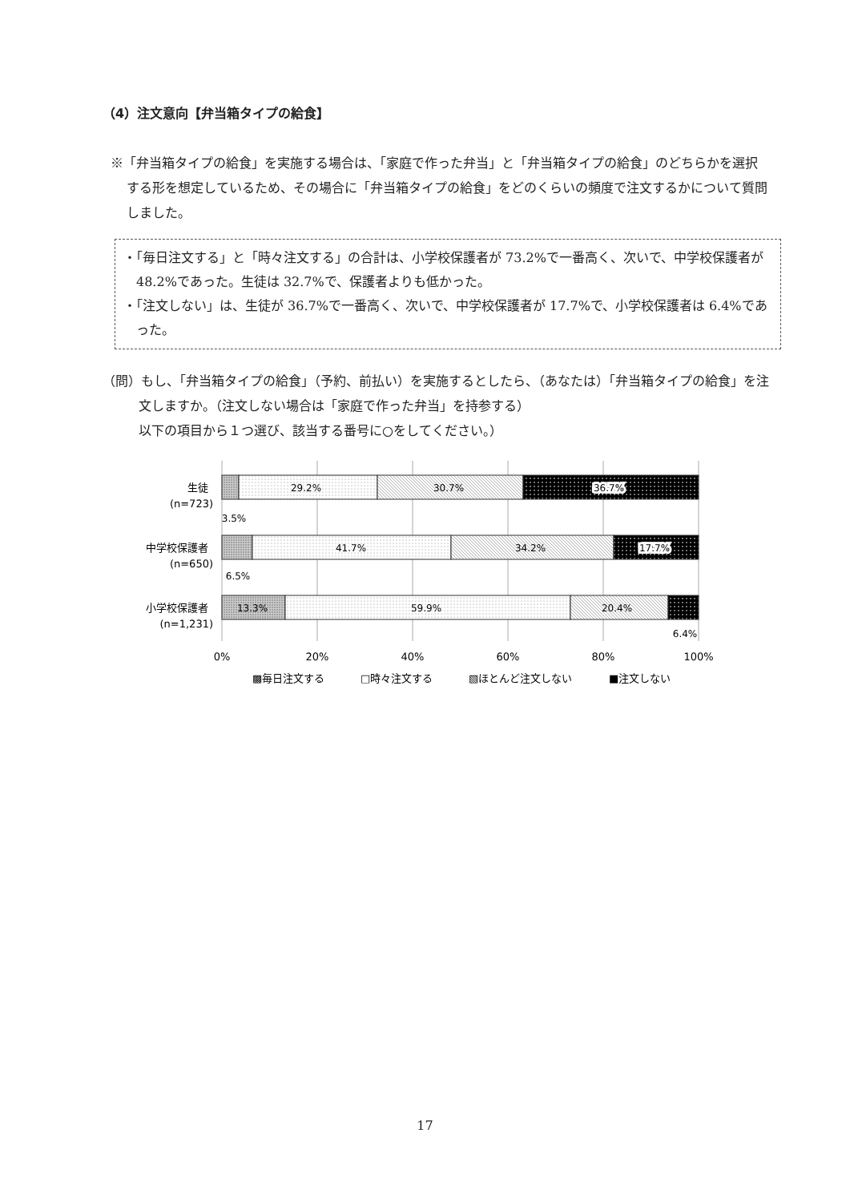（4）注文意向【弁当箱タイプの給食】
※「弁当箱タイプの給食」を実施する場合は、「家庭で作った弁当」と「弁当箱タイプの給食」のどちらかを選択する形を想定しているため、その場合に「弁当箱タイプの給食」をどのくらいの頻度で注文するかについて質問しました。
・「毎日注文する」と「時々注文する」の合計は、小学校保護者が 73.2%で一番高く、次いで、中学校保護者が 48.2%であった。生徒は 32.7%で、保護者よりも低かった。
・「注文しない」は、生徒が 36.7%で一番高く、次いで、中学校保護者が 17.7%で、小学校保護者は 6.4%であった。
（問）もし、「弁当箱タイプの給食」（予約、前払い）を実施するとしたら、（あなたは）「弁当箱タイプの給食」を注文しますか。（注文しない場合は「家庭で作った弁当」を持参する）
以下の項目から１つ選び、該当する番号に○をしてください。）
29.2%
30.7%
36.7%
41.7%
34.2%
17.7%
13.3%
59.9%
20.4%
3.5%
6.5%
6.4%
生徒
(n=723)
中学校保護者
(n=650)
小学校保護者
(n=1,231)
0%
20%
40%
60%
80%
100%
▩毎日注文する
□時々注文する
▧ほとんど注文しない
■注文しない
17